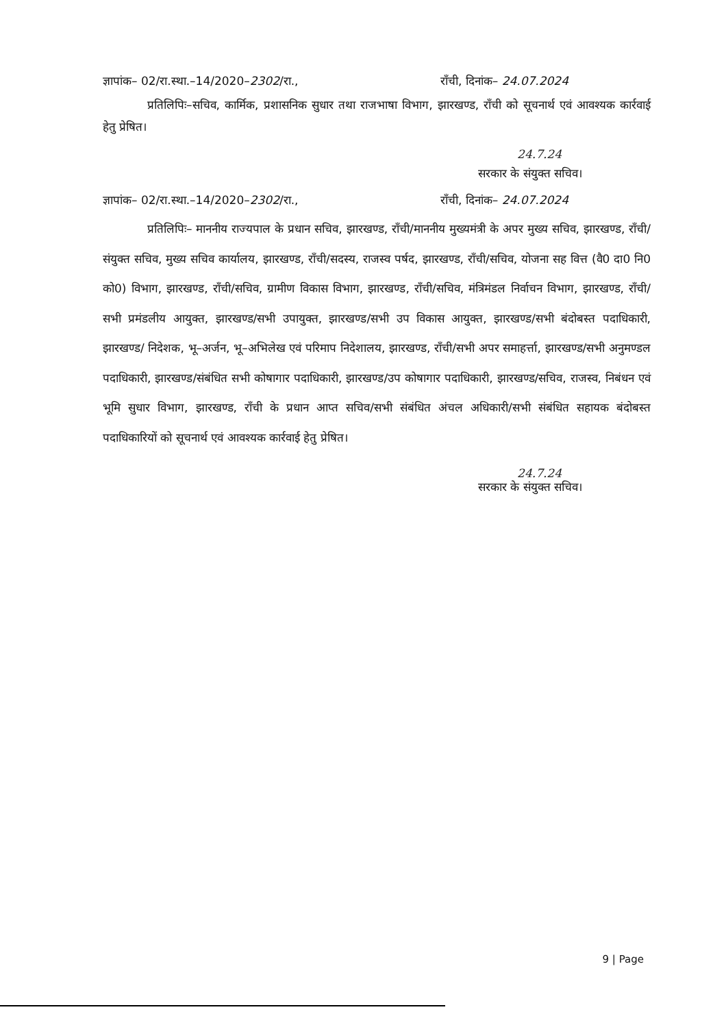ज्ञापांक– 02/रा.स्था.–14/2020–2302/रा., राँची, दिनांक– 24.07.2024
प्रतिलिपिः–सचिव, कार्मिक, प्रशासनिक सुधार तथा राजभाषा विभाग, झारखण्ड, राँची को सूचनार्थ एवं आवश्यक कार्रवाई हेतु प्रेषित।
24.7.24
सरकार के संयुक्त सचिव।
ज्ञापांक– 02/रा.स्था.–14/2020–2302/रा., राँची, दिनांक– 24.07.2024
प्रतिलिपिः– माननीय राज्यपाल के प्रधान सचिव, झारखण्ड, राँची/माननीय मुख्यमंत्री के अपर मुख्य सचिव, झारखण्ड, राँची/संयुक्त सचिव, मुख्य सचिव कार्यालय, झारखण्ड, राँची/सदस्य, राजस्व पर्षद, झारखण्ड, राँची/सचिव, योजना सह वित्त (वै0 दा0 नि0 को0) विभाग, झारखण्ड, राँची/सचिव, ग्रामीण विकास विभाग, झारखण्ड, राँची/सचिव, मंत्रिमंडल निर्वाचन विभाग, झारखण्ड, राँची/सभी प्रमंडलीय आयुक्त, झारखण्ड/सभी उपायुक्त, झारखण्ड/सभी उप विकास आयुक्त, झारखण्ड/सभी बंदोबस्त पदाधिकारी, झारखण्ड/ निदेशक, भू–अर्जन, भू–अभिलेख एवं परिमाप निदेशालय, झारखण्ड, राँची/सभी अपर समाहर्त्ता, झारखण्ड/सभी अनुमण्डल पदाधिकारी, झारखण्ड/संबंधित सभी कोषागार पदाधिकारी, झारखण्ड/उप कोषागार पदाधिकारी, झारखण्ड/सचिव, राजस्व, निबंधन एवं भूमि सुधार विभाग, झारखण्ड, राँची के प्रधान आप्त सचिव/सभी संबंधित अंचल अधिकारी/सभी संबंधित सहायक बंदोबस्त पदाधिकारियों को सूचनार्थ एवं आवश्यक कार्रवाई हेतु प्रेषित।
24.7.24
सरकार के संयुक्त सचिव।
9 | Page